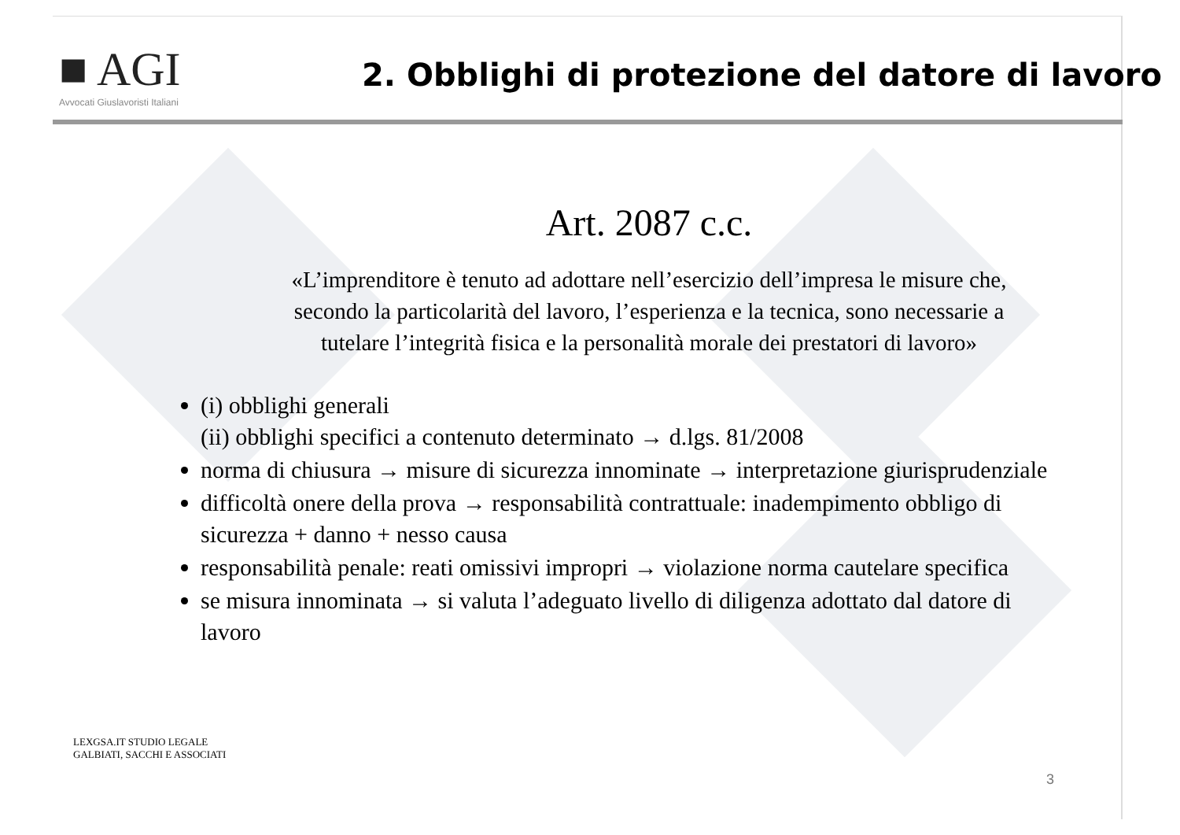■ AGI
Avvocati Giuslavoristi Italiani
2. Obblighi di protezione del datore di lavoro
Art. 2087 c.c.
«L’imprenditore è tenuto ad adottare nell’esercizio dell’impresa le misure che,
secondo la particolarità del lavoro, l’esperienza e la tecnica, sono necessarie a
tutelare l’integrità fisica e la personalità morale dei prestatori di lavoro»
(i) obblighi generali
(ii) obblighi specifici a contenuto determinato → d.lgs. 81/2008
norma di chiusura → misure di sicurezza innominate → interpretazione giurisprudenziale
difficoltà onere della prova → responsabilità contrattuale: inadempimento obbligo di sicurezza + danno + nesso causa
responsabilità penale: reati omissivi impropri → violazione norma cautelare specifica
se misura innominata → si valuta l’adeguato livello di diligenza adottato dal datore di lavoro
LEXGSA.IT STUDIO LEGALE
GALBIATI, SACCHI E ASSOCIATI
3